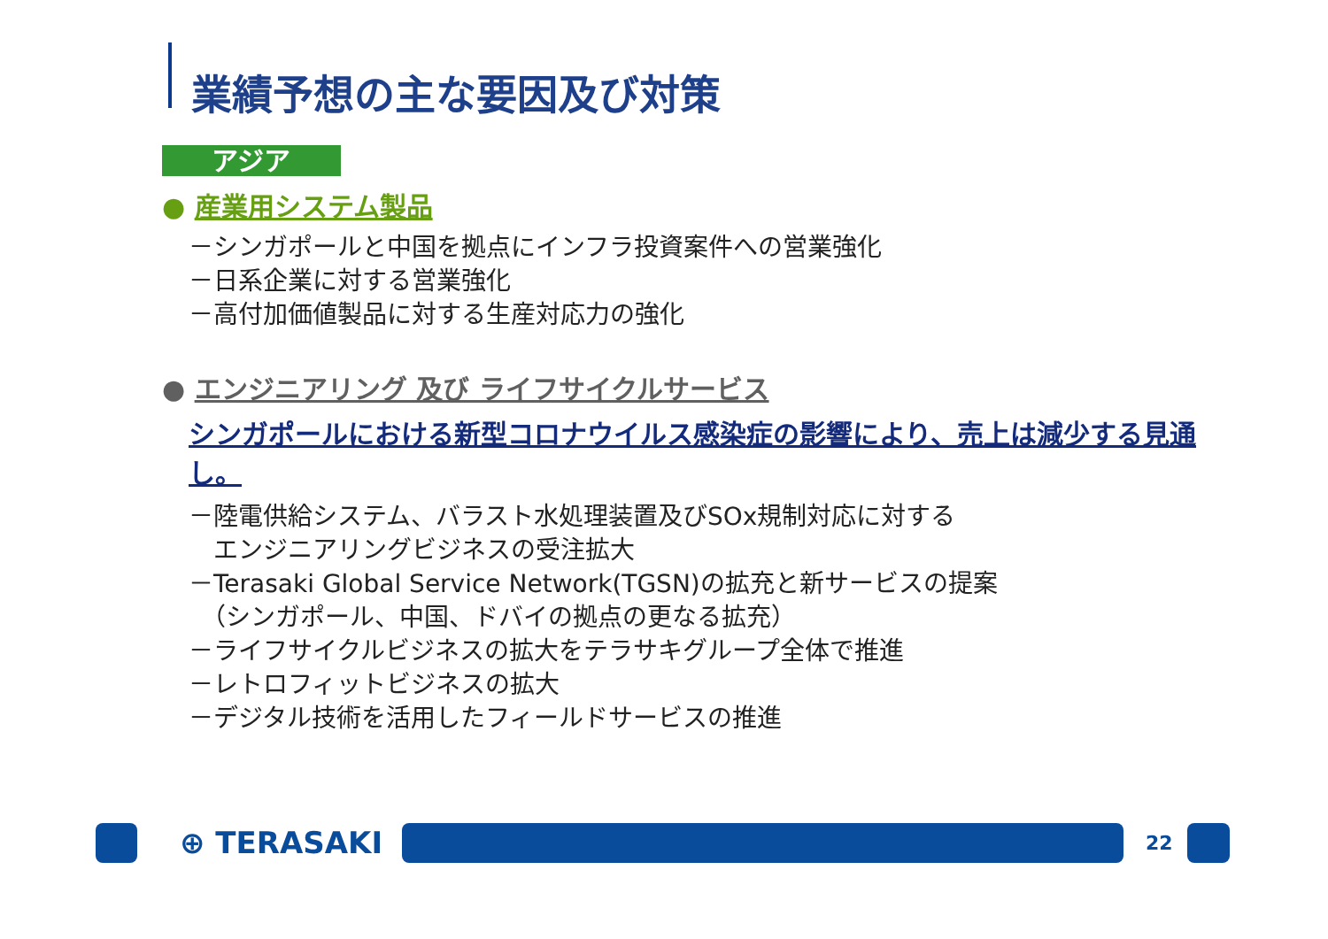業績予想の主な要因及び対策
アジア
● 産業用システム製品
－シンガポールと中国を拠点にインフラ投資案件への営業強化
－日系企業に対する営業強化
－高付加価値製品に対する生産対応力の強化
● エンジニアリング 及び ライフサイクルサービス
シンガポールにおける新型コロナウイルス感染症の影響により、売上は減少する見通し。
－陸電供給システム、バラスト水処理装置及びSOx規制対応に対する
　エンジニアリングビジネスの受注拡大
－Terasaki Global Service Network(TGSN)の拡充と新サービスの提案
　（シンガポール、中国、ドバイの拠点の更なる拡充）
－ライフサイクルビジネスの拡大をテラサキグループ全体で推進
－レトロフィットビジネスの拡大
－デジタル技術を活用したフィールドサービスの推進
⊕ TERASAKI 22